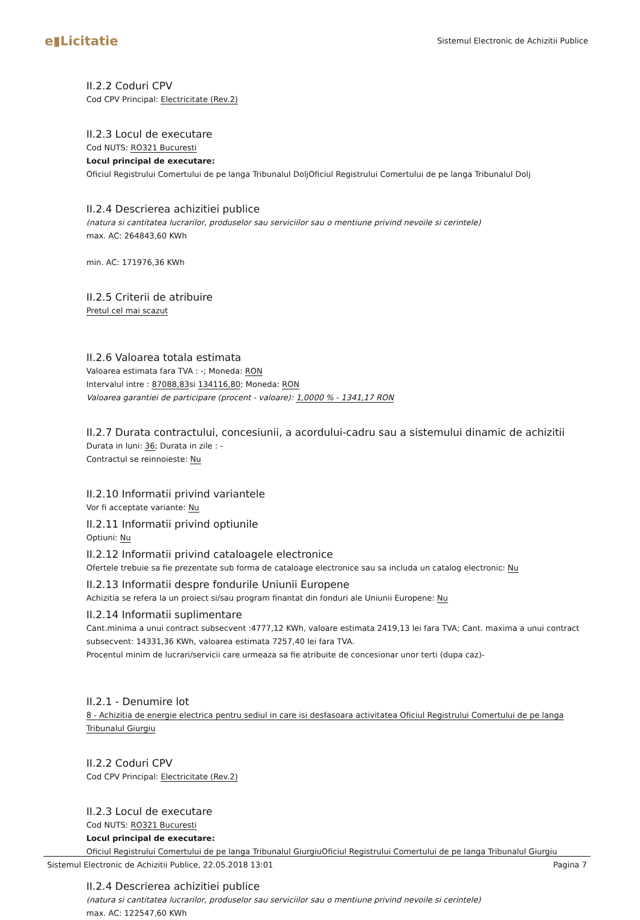e▮Licitatie
Sistemul Electronic de Achizitii Publice
II.2.2 Coduri CPV
Cod CPV Principal: Electricitate (Rev.2)
II.2.3 Locul de executare
Cod NUTS: RO321 Bucuresti
Locul principal de executare:
Oficiul Registrului Comertului de pe langa Tribunalul DoljOficiul Registrului Comertului de pe langa Tribunalul Dolj
II.2.4 Descrierea achizitiei publice
(natura si cantitatea lucrarilor, produselor sau serviciilor sau o mentiune privind nevoile si cerintele)
max. AC: 264843,60 KWh
min. AC: 171976,36 KWh
II.2.5 Criterii de atribuire
Pretul cel mai scazut
II.2.6 Valoarea totala estimata
Valoarea estimata fara TVA : -; Moneda: RON
Intervalul intre : 87088,83si 134116,80; Moneda: RON
Valoarea garantiei de participare (procent - valoare): 1,0000 % - 1341,17 RON
II.2.7 Durata contractului, concesiunii, a acordului-cadru sau a sistemului dinamic de achizitii
Durata in luni: 36; Durata in zile : -
Contractul se reinnoieste: Nu
II.2.10 Informatii privind variantele
Vor fi acceptate variante: Nu
II.2.11 Informatii privind optiunile
Optiuni: Nu
II.2.12 Informatii privind cataloagele electronice
Ofertele trebuie sa fie prezentate sub forma de cataloage electronice sau sa includa un catalog electronic: Nu
II.2.13 Informatii despre fondurile Uniunii Europene
Achizitia se refera la un proiect si/sau program finantat din fonduri ale Uniunii Europene: Nu
II.2.14 Informatii suplimentare
Cant.minima a unui contract subsecvent :4777,12 KWh, valoare estimata 2419,13 lei fara TVA; Cant. maxima a unui contract subsecvent: 14331,36 KWh, valoarea estimata 7257,40 lei fara TVA.
Procentul minim de lucrari/servicii care urmeaza sa fie atribuite de concesionar unor terti (dupa caz)-
II.2.1 - Denumire lot
8 - Achizitia de energie electrica pentru sediul in care isi desfasoara activitatea Oficiul Registrului Comertului de pe langa Tribunalul Giurgiu
II.2.2 Coduri CPV
Cod CPV Principal: Electricitate (Rev.2)
II.2.3 Locul de executare
Cod NUTS: RO321 Bucuresti
Locul principal de executare:
Oficiul Registrului Comertului de pe langa Tribunalul GiurgiuOficiul Registrului Comertului de pe langa Tribunalul Giurgiu
II.2.4 Descrierea achizitiei publice
(natura si cantitatea lucrarilor, produselor sau serviciilor sau o mentiune privind nevoile si cerintele)
max. AC: 122547,60 KWh
Sistemul Electronic de Achizitii Publice, 22.05.2018 13:01 Pagina 7